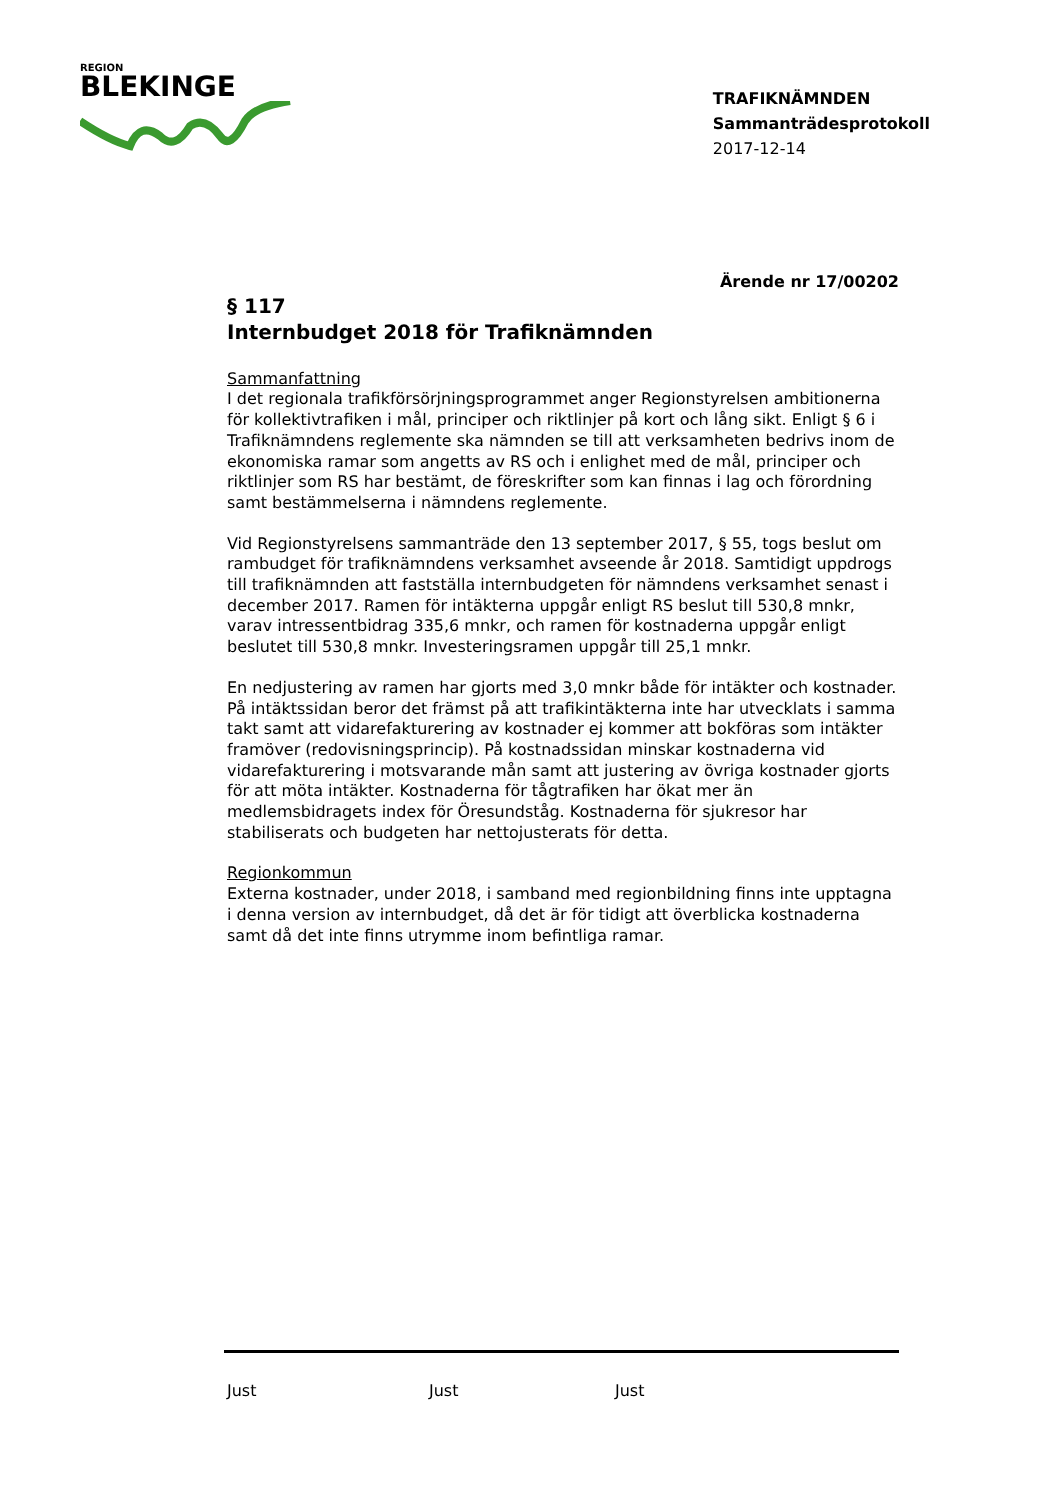REGION
BLEKINGE
TRAFIKNÄMNDEN
Sammanträdesprotokoll
2017-12-14
Ärende nr 17/00202
§ 117
Internbudget 2018 för Trafiknämnden
Sammanfattning
I det regionala trafikförsörjningsprogrammet anger Regionstyrelsen ambitionerna för kollektivtrafiken i mål, principer och riktlinjer på kort och lång sikt. Enligt § 6 i Trafiknämndens reglemente ska nämnden se till att verksamheten bedrivs inom de ekonomiska ramar som angetts av RS och i enlighet med de mål, principer och riktlinjer som RS har bestämt, de föreskrifter som kan finnas i lag och förordning samt bestämmelserna i nämndens reglemente.
Vid Regionstyrelsens sammanträde den 13 september 2017, § 55, togs beslut om rambudget för trafiknämndens verksamhet avseende år 2018. Samtidigt uppdrogs till trafiknämnden att fastställa internbudgeten för nämndens verksamhet senast i december 2017. Ramen för intäkterna uppgår enligt RS beslut till 530,8 mnkr, varav intressentbidrag 335,6 mnkr, och ramen för kostnaderna uppgår enligt beslutet till 530,8 mnkr. Investeringsramen uppgår till 25,1 mnkr.
En nedjustering av ramen har gjorts med 3,0 mnkr både för intäkter och kostnader. På intäktssidan beror det främst på att trafikintäkterna inte har utvecklats i samma takt samt att vidarefakturering av kostnader ej kommer att bokföras som intäkter framöver (redovisningsprincip). På kostnadssidan minskar kostnaderna vid vidarefakturering i motsvarande mån samt att justering av övriga kostnader gjorts för att möta intäkter. Kostnaderna för tågtrafiken har ökat mer än medlemsbidragets index för Öresundståg. Kostnaderna för sjukresor har stabiliserats och budgeten har nettojusterats för detta.
Regionkommun
Externa kostnader, under 2018, i samband med regionbildning finns inte upptagna i denna version av internbudget, då det är för tidigt att överblicka kostnaderna samt då det inte finns utrymme inom befintliga ramar.
Just Just Just